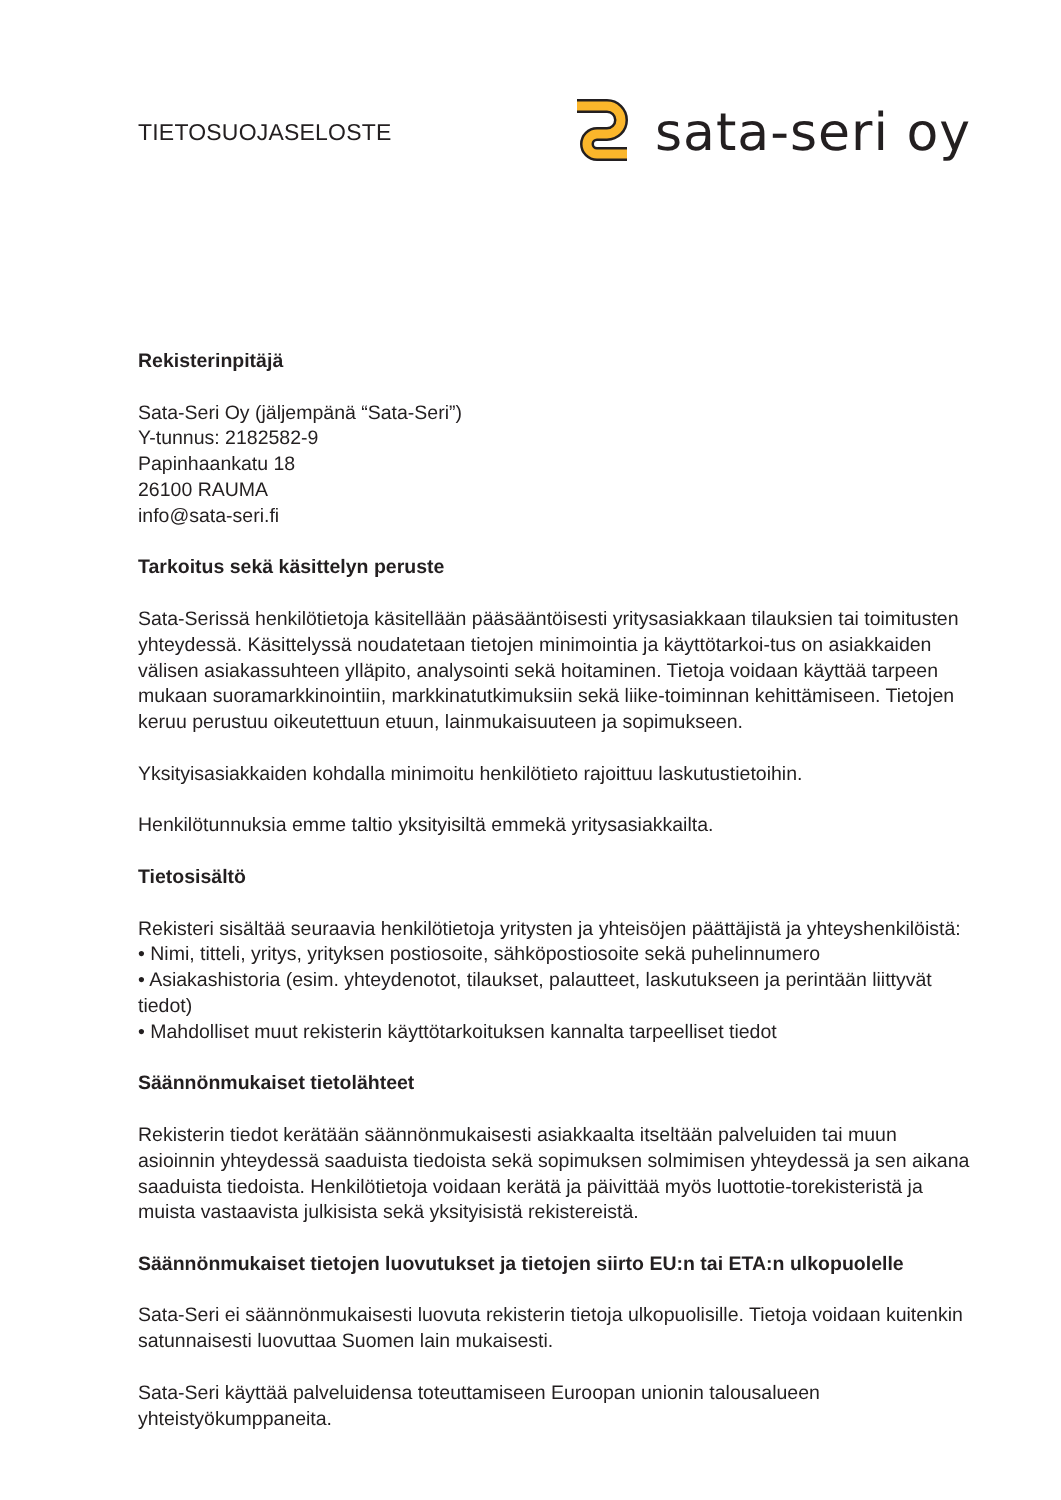TIETOSUOJASELOSTE
sata-seri oy
Rekisterinpitäjä
Sata-Seri Oy (jäljempänä “Sata-Seri”)
Y-tunnus: 2182582-9
Papinhaankatu 18
26100 RAUMA
info@sata-seri.fi
Tarkoitus sekä käsittelyn peruste
Sata-Serissä henkilötietoja käsitellään pääsääntöisesti yritysasiakkaan tilauksien tai toimitusten yhteydessä. Käsittelyssä noudatetaan tietojen minimointia ja käyttötarkoi-tus on asiakkaiden välisen asiakassuhteen ylläpito, analysointi sekä hoitaminen. Tietoja voidaan käyttää tarpeen mukaan suoramarkkinointiin, markkinatutkimuksiin sekä liike-toiminnan kehittämiseen. Tietojen keruu perustuu oikeutettuun etuun, lainmukaisuuteen ja sopimukseen.
Yksityisasiakkaiden kohdalla minimoitu henkilötieto rajoittuu laskutustietoihin.
Henkilötunnuksia emme taltio yksityisiltä emmekä yritysasiakkailta.
Tietosisältö
Rekisteri sisältää seuraavia henkilötietoja yritysten ja yhteisöjen päättäjistä ja yhteyshenkilöistä:
• Nimi, titteli, yritys, yrityksen postiosoite, sähköpostiosoite sekä puhelinnumero
• Asiakashistoria (esim. yhteydenotot, tilaukset, palautteet, laskutukseen ja perintään liittyvät tiedot)
• Mahdolliset muut rekisterin käyttötarkoituksen kannalta tarpeelliset tiedot
Säännönmukaiset tietolähteet
Rekisterin tiedot kerätään säännönmukaisesti asiakkaalta itseltään palveluiden tai muun asioinnin yhteydessä saaduista tiedoista sekä sopimuksen solmimisen yhteydessä ja sen aikana saaduista tiedoista. Henkilötietoja voidaan kerätä ja päivittää myös luottotie-torekisteristä ja muista vastaavista julkisista sekä yksityisistä rekistereistä.
Säännönmukaiset tietojen luovutukset ja tietojen siirto EU:n tai ETA:n ulkopuolelle
Sata-Seri ei säännönmukaisesti luovuta rekisterin tietoja ulkopuolisille. Tietoja voidaan kuitenkin satunnaisesti luovuttaa Suomen lain mukaisesti.
Sata-Seri käyttää palveluidensa toteuttamiseen Euroopan unionin talousalueen yhteistyökumppaneita.